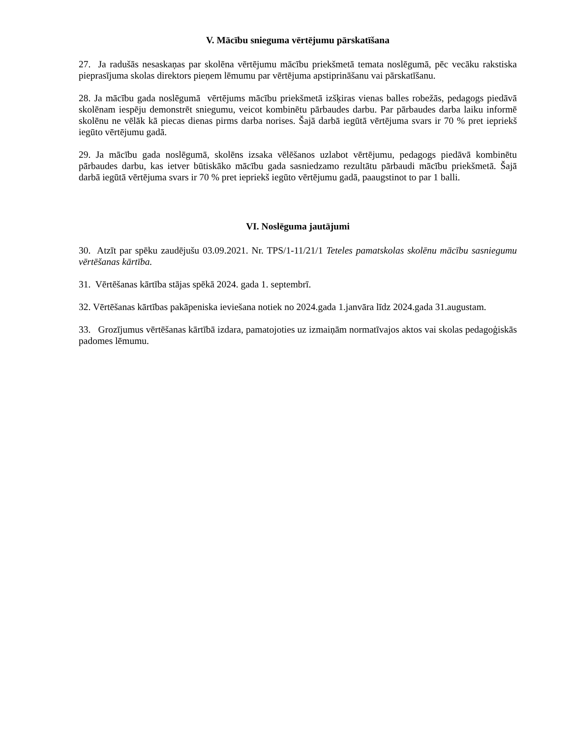V. Mācību snieguma vērtējumu pārskatīšana
27. Ja radušās nesaskaņas par skolēna vērtējumu mācību priekšmetā temata noslēgumā, pēc vecāku rakstiska pieprasījuma skolas direktors pieņem lēmumu par vērtējuma apstiprināšanu vai pārskatīšanu.
28. Ja mācību gada noslēgumā vērtējums mācību priekšmetā izšķiras vienas balles robežās, pedagogs piedāvā skolēnam iespēju demonstrēt sniegumu, veicot kombinētu pārbaudes darbu. Par pārbaudes darba laiku informē skolēnu ne vēlāk kā piecas dienas pirms darba norises. Šajā darbā iegūtā vērtējuma svars ir 70 % pret iepriekš iegūto vērtējumu gadā.
29. Ja mācību gada noslēgumā, skolēns izsaka vēlēšanos uzlabot vērtējumu, pedagogs piedāvā kombinētu pārbaudes darbu, kas ietver būtiskāko mācību gada sasniedzamo rezultātu pārbaudi mācību priekšmetā. Šajā darbā iegūtā vērtējuma svars ir 70 % pret iepriekš iegūto vērtējumu gadā, paaugstinot to par 1 balli.
VI. Noslēguma jautājumi
30. Atzīt par spēku zaudējušu 03.09.2021. Nr. TPS/1-11/21/1 Teteles pamatskolas skolēnu mācību sasniegumu vērtēšanas kārtība.
31. Vērtēšanas kārtība stājas spēkā 2024. gada 1. septembrī.
32. Vērtēšanas kārtības pakāpeniska ieviešana notiek no 2024.gada 1.janvāra līdz 2024.gada 31.augustam.
33. Grozījumus vērtēšanas kārtībā izdara, pamatojoties uz izmaiņām normatīvajos aktos vai skolas pedagoģiskās padomes lēmumu.